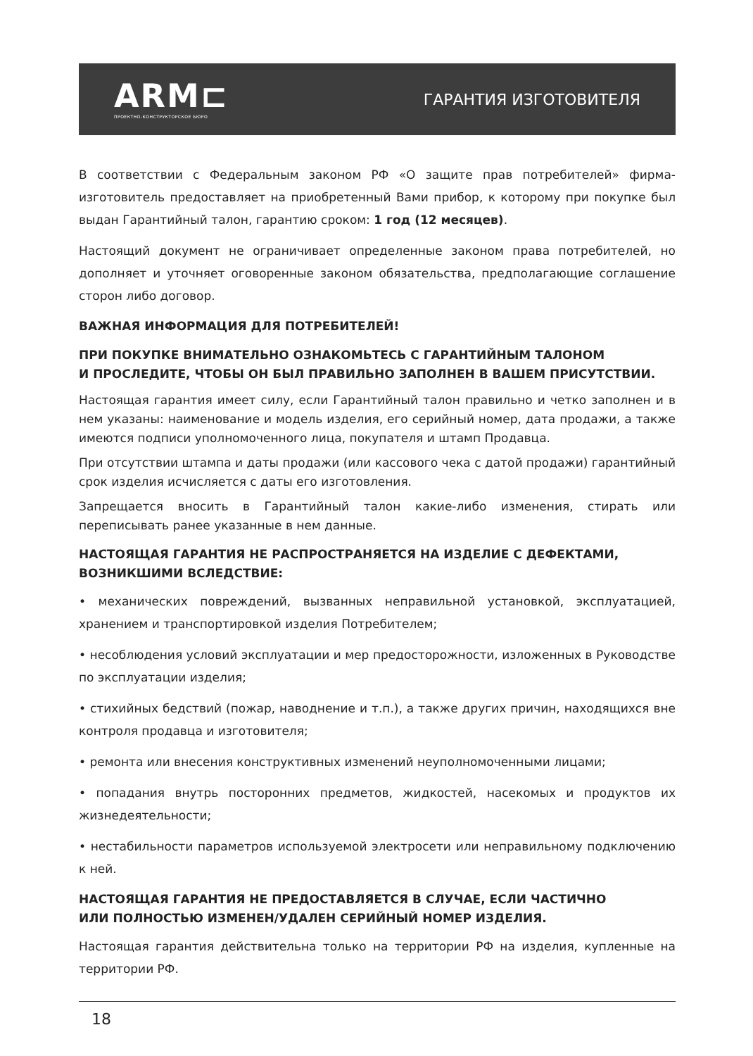ARM⊏
ПРОЕКТНО-КОНСТРУКТОРСКОЕ БЮРО
ГАРАНТИЯ ИЗГОТОВИТЕЛЯ
В соответствии с Федеральным законом РФ «О защите прав потребителей» фирма-изготовитель предоставляет на приобретенный Вами прибор, к которому при покупке был выдан Гарантийный талон, гарантию сроком: 1 год (12 месяцев).
Настоящий документ не ограничивает определенные законом права потребителей, но дополняет и уточняет оговоренные законом обязательства, предполагающие соглашение сторон либо договор.
ВАЖНАЯ ИНФОРМАЦИЯ ДЛЯ ПОТРЕБИТЕЛЕЙ!
ПРИ ПОКУПКЕ ВНИМАТЕЛЬНО ОЗНАКОМЬТЕСЬ С ГАРАНТИЙНЫМ ТАЛОНОМ
И ПРОСЛЕДИТЕ, ЧТОБЫ ОН БЫЛ ПРАВИЛЬНО ЗАПОЛНЕН В ВАШЕМ ПРИСУТСТВИИ.
Настоящая гарантия имеет силу, если Гарантийный талон правильно и четко заполнен и в нем указаны: наименование и модель изделия, его серийный номер, дата продажи, а также имеются подписи уполномоченного лица, покупателя и штамп Продавца.
При отсутствии штампа и даты продажи (или кассового чека с датой продажи) гарантийный срок изделия исчисляется с даты его изготовления.
Запрещается вносить в Гарантийный талон какие-либо изменения, стирать или переписывать ранее указанные в нем данные.
НАСТОЯЩАЯ ГАРАНТИЯ НЕ РАСПРОСТРАНЯЕТСЯ НА ИЗДЕЛИЕ С ДЕФЕКТАМИ,
ВОЗНИКШИМИ ВСЛЕДСТВИЕ:
• механических повреждений, вызванных неправильной установкой, эксплуатацией, хранением и транспортировкой изделия Потребителем;
• несоблюдения условий эксплуатации и мер предосторожности, изложенных в Руководстве по эксплуатации изделия;
• стихийных бедствий (пожар, наводнение и т.п.), а также других причин, находящихся вне контроля продавца и изготовителя;
• ремонта или внесения конструктивных изменений неуполномоченными лицами;
• попадания внутрь посторонних предметов, жидкостей, насекомых и продуктов их жизнедеятельности;
• нестабильности параметров используемой электросети или неправильному подключению к ней.
НАСТОЯЩАЯ ГАРАНТИЯ НЕ ПРЕДОСТАВЛЯЕТСЯ В СЛУЧАЕ, ЕСЛИ ЧАСТИЧНО
ИЛИ ПОЛНОСТЬЮ ИЗМЕНЕН/УДАЛЕН СЕРИЙНЫЙ НОМЕР ИЗДЕЛИЯ.
Настоящая гарантия действительна только на территории РФ на изделия, купленные на территории РФ.
18